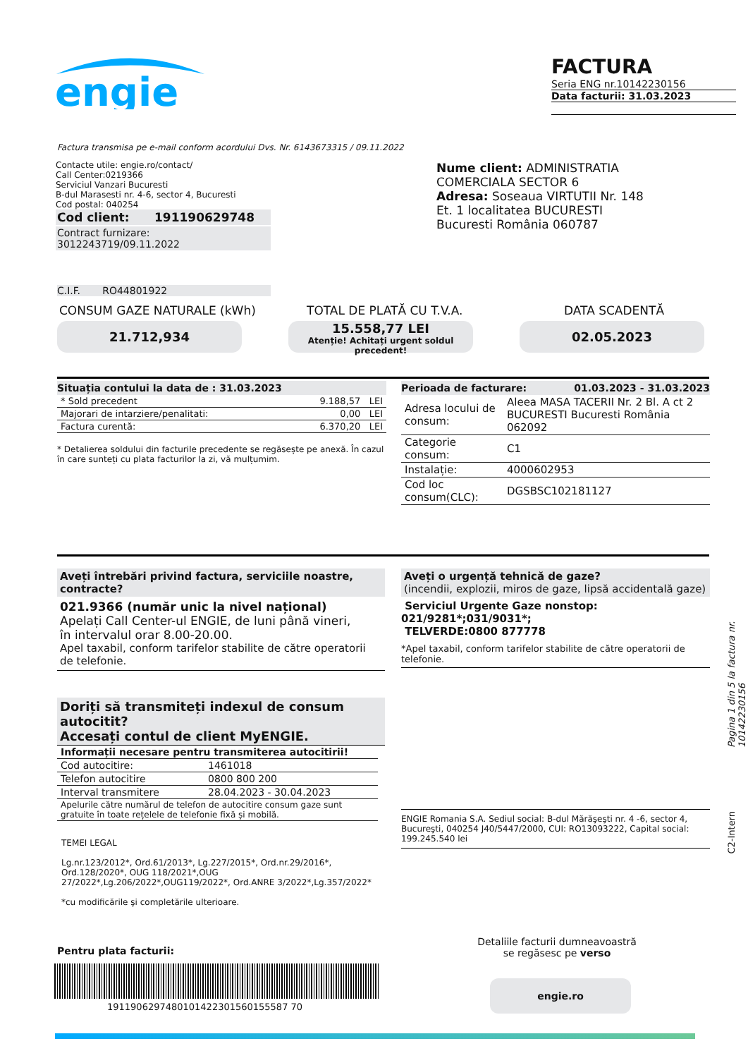engie
FACTURA
Seria ENG nr.10142230156
Data facturii: 31.03.2023
Factura transmisa pe e-mail conform acordului Dvs. Nr. 6143673315 / 09.11.2022
Contacte utile: engie.ro/contact/
Call Center:0219366
Serviciul Vanzari Bucuresti
B-dul Marasesti nr. 4-6, sector 4, Bucuresti
Cod postal: 040254
Cod client: 191190629748
Contract furnizare: 3012243719/09.11.2022
Nume client: ADMINISTRATIA COMERCIALA SECTOR 6
Adresa: Soseaua VIRTUTII Nr. 148 Et. 1 localitatea BUCURESTI Bucuresti România 060787
C.I.F. RO44801922
CONSUM GAZE NATURALE (kWh) TOTAL DE PLATĂ CU T.V.A. DATA SCADENTĂ
21.712,934
15.558,77 LEI
Atenție! Achitați urgent soldul precedent!
02.05.2023
Situația contului la data de : 31.03.2023
| * Sold precedent | 9.188,57 LEI |
| Majorari de intarziere/penalitati: | 0,00 LEI |
| Factura curentă: | 6.370,20 LEI |
* Detalierea soldului din facturile precedente se regăsește pe anexă. În cazul în care sunteți cu plata facturilor la zi, vă mulțumim.
Perioada de facturare: 01.03.2023 - 31.03.2023
| Adresa locului de consum: | Aleea MASA TACERII Nr. 2 Bl. A ct 2 BUCURESTI Bucuresti România 062092 |
| Categorie consum: | C1 |
| Instalație: | 4000602953 |
| Cod loc consum(CLC): | DGSBSC102181127 |
Aveți întrebări privind factura, serviciile noastre, contracte?
021.9366 (număr unic la nivel național)
Apelați Call Center-ul ENGIE, de luni până vineri,
în intervalul orar 8.00-20.00.
Apel taxabil, conform tarifelor stabilite de către operatorii de telefonie.
Doriți să transmiteți indexul de consum autocitit?
Accesați contul de client MyENGIE.
| Informații necesare pentru transmiterea autocitirii! | |
| Cod autocitire: | 1461018 |
| Telefon autocitire | 0800 800 200 |
| Interval transmitere | 28.04.2023 - 30.04.2023 |
| Apelurile către numărul de telefon de autocitire consum gaze sunt gratuite în toate rețelele de telefonie fixă și mobilă. | |
TEMEI LEGAL
Lg.nr.123/2012*, Ord.61/2013*, Lg.227/2015*, Ord.nr.29/2016*, Ord.128/2020*, OUG 118/2021*,OUG 27/2022*,Lg.206/2022*,OUG119/2022*, Ord.ANRE 3/2022*,Lg.357/2022*
*cu modificările şi completările ulterioare.
Aveți o urgență tehnică de gaze?
(incendii, explozii, miros de gaze, lipsă accidentală gaze)
Serviciul Urgente Gaze nonstop: 021/9281*;031/9031*;
TELVERDE:0800 877778
*Apel taxabil, conform tarifelor stabilite de către operatorii de telefonie.
ENGIE Romania S.A. Sediul social: B-dul Mărăşeşti nr. 4 -6, sector 4, Bucureşti, 040254 J40/5447/2000, CUI: RO13093222, Capital social: 199.245.540 lei
Pagina 1 din 5 la factura nr. 10142230156
C2-Intern
Pentru plata facturii:
1911906297480101422301560155587 70
Detaliile facturii dumneavoastră
se regăsesc pe verso
engie.ro